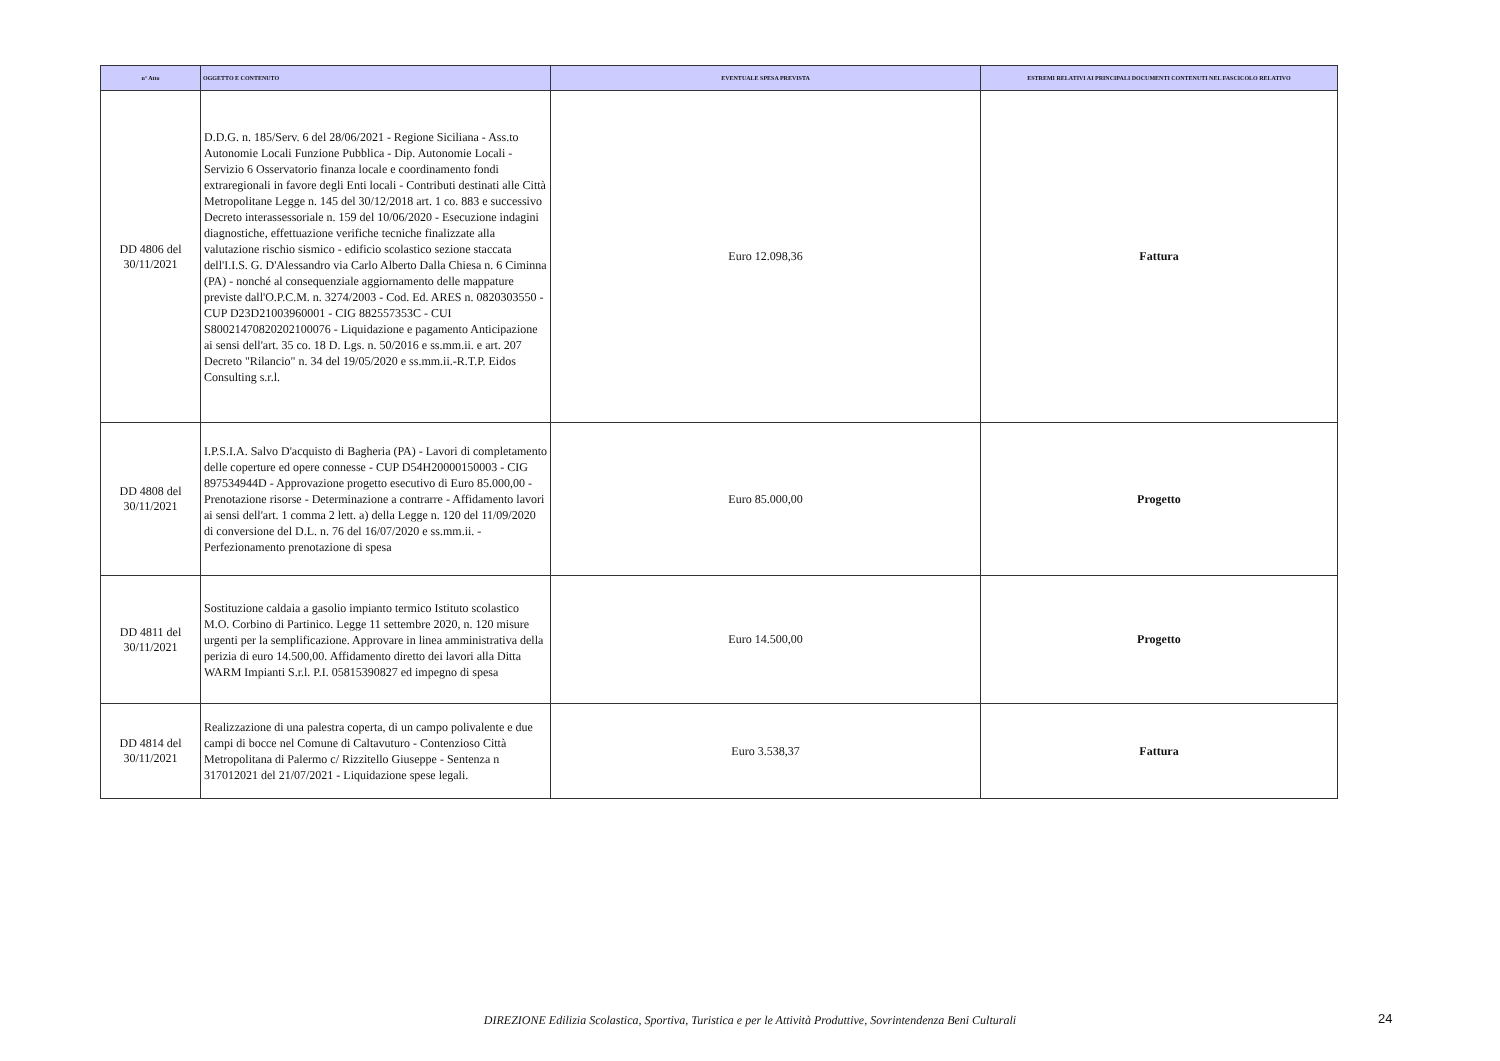| n° Atto | OGGETTO E CONTENUTO | EVENTUALE SPESA PREVISTA | ESTREMI RELATIVI AI PRINCIPALI DOCUMENTI CONTENUTI NEL FASCICOLO RELATIVO |
| --- | --- | --- | --- |
| DD 4806 del 30/11/2021 | D.D.G. n. 185/Serv. 6 del 28/06/2021 - Regione Siciliana - Ass.to Autonomie Locali Funzione Pubblica - Dip. Autonomie Locali - Servizio 6 Osservatorio finanza locale e coordinamento fondi extraregionali in favore degli Enti locali - Contributi destinati alle Città Metropolitane Legge n. 145 del 30/12/2018 art. 1 co. 883 e successivo Decreto interassessoriale n. 159 del 10/06/2020 - Esecuzione indagini diagnostiche, effettuazione verifiche tecniche finalizzate alla valutazione rischio sismico - edificio scolastico sezione staccata dell'I.I.S. G. D'Alessandro via Carlo Alberto Dalla Chiesa n. 6 Ciminna (PA) - nonché al consequenziale aggiornamento delle mappature previste dall'O.P.C.M. n. 3274/2003 - Cod. Ed. ARES n. 0820303550 - CUP D23D21003960001 - CIG 882557353C - CUI S80021470820202100076 - Liquidazione e pagamento Anticipazione ai sensi dell'art. 35 co. 18 D. Lgs. n. 50/2016 e ss.mm.ii. e art. 207 Decreto "Rilancio" n. 34 del 19/05/2020 e ss.mm.ii.-R.T.P. Eidos Consulting s.r.l. | Euro 12.098,36 | Fattura |
| DD 4808 del 30/11/2021 | I.P.S.I.A. Salvo D'acquisto di Bagheria (PA) - Lavori di completamento delle coperture ed opere connesse - CUP D54H20000150003 - CIG 897534944D - Approvazione progetto esecutivo di Euro 85.000,00 - Prenotazione risorse - Determinazione a contrarre - Affidamento lavori ai sensi dell'art. 1 comma 2 lett. a) della Legge n. 120 del 11/09/2020 di conversione del D.L. n. 76 del 16/07/2020 e ss.mm.ii. - Perfezionamento prenotazione di spesa | Euro 85.000,00 | Progetto |
| DD 4811 del 30/11/2021 | Sostituzione caldaia a gasolio impianto termico Istituto scolastico M.O. Corbino di Partinico. Legge 11 settembre 2020, n. 120 misure urgenti per la semplificazione. Approvare in linea amministrativa della perizia di euro 14.500,00. Affidamento diretto dei lavori alla Ditta WARM Impianti S.r.l. P.I. 05815390827 ed impegno di spesa | Euro 14.500,00 | Progetto |
| DD 4814 del 30/11/2021 | Realizzazione di una palestra coperta, di un campo polivalente e due campi di bocce nel Comune di Caltavuturo - Contenzioso Città Metropolitana di Palermo c/ Rizzitello Giuseppe - Sentenza n 317012021 del 21/07/2021 - Liquidazione spese legali. | Euro 3.538,37 | Fattura |
DIREZIONE Edilizia Scolastica, Sportiva, Turistica e per le Attività Produttive, Sovrintendenza Beni Culturali 24